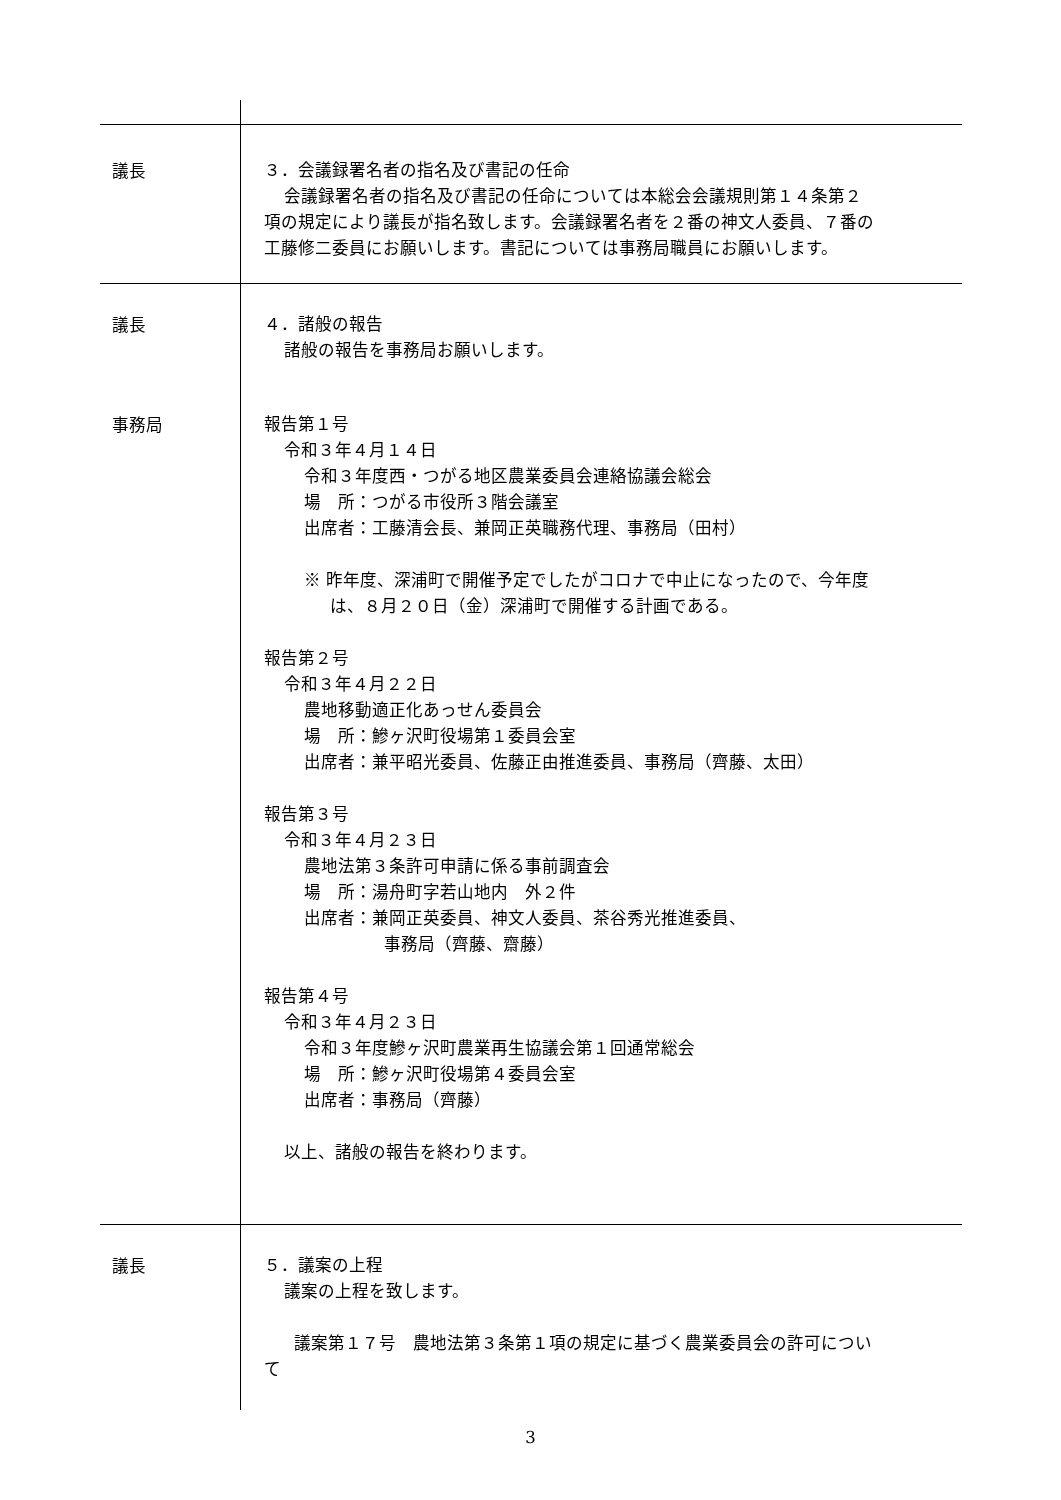議長
３．会議録署名者の指名及び書記の任命
会議録署名者の指名及び書記の任命については本総会会議規則第１４条第２
項の規定により議長が指名致します。会議録署名者を２番の神文人委員、７番の
工藤修二委員にお願いします。書記については事務局職員にお願いします。
議長
４．諸般の報告
諸般の報告を事務局お願いします。
事務局
報告第１号
令和３年４月１４日
令和３年度西・つがる地区農業委員会連絡協議会総会
場　所：つがる市役所３階会議室
出席者：工藤清会長、兼岡正英職務代理、事務局（田村）
※ 昨年度、深浦町で開催予定でしたがコロナで中止になったので、今年度
は、８月２０日（金）深浦町で開催する計画である。
報告第２号
令和３年４月２２日
農地移動適正化あっせん委員会
場　所：鰺ヶ沢町役場第１委員会室
出席者：兼平昭光委員、佐藤正由推進委員、事務局（齊藤、太田）
報告第３号
令和３年４月２３日
農地法第３条許可申請に係る事前調査会
場　所：湯舟町字若山地内　外２件
出席者：兼岡正英委員、神文人委員、茶谷秀光推進委員、
事務局（齊藤、齋藤）
報告第４号
令和３年４月２３日
令和３年度鰺ヶ沢町農業再生協議会第１回通常総会
場　所：鰺ヶ沢町役場第４委員会室
出席者：事務局（齊藤）
以上、諸般の報告を終わります。
議長
５．議案の上程
議案の上程を致します。
議案第１７号　農地法第３条第１項の規定に基づく農業委員会の許可につい
て
3